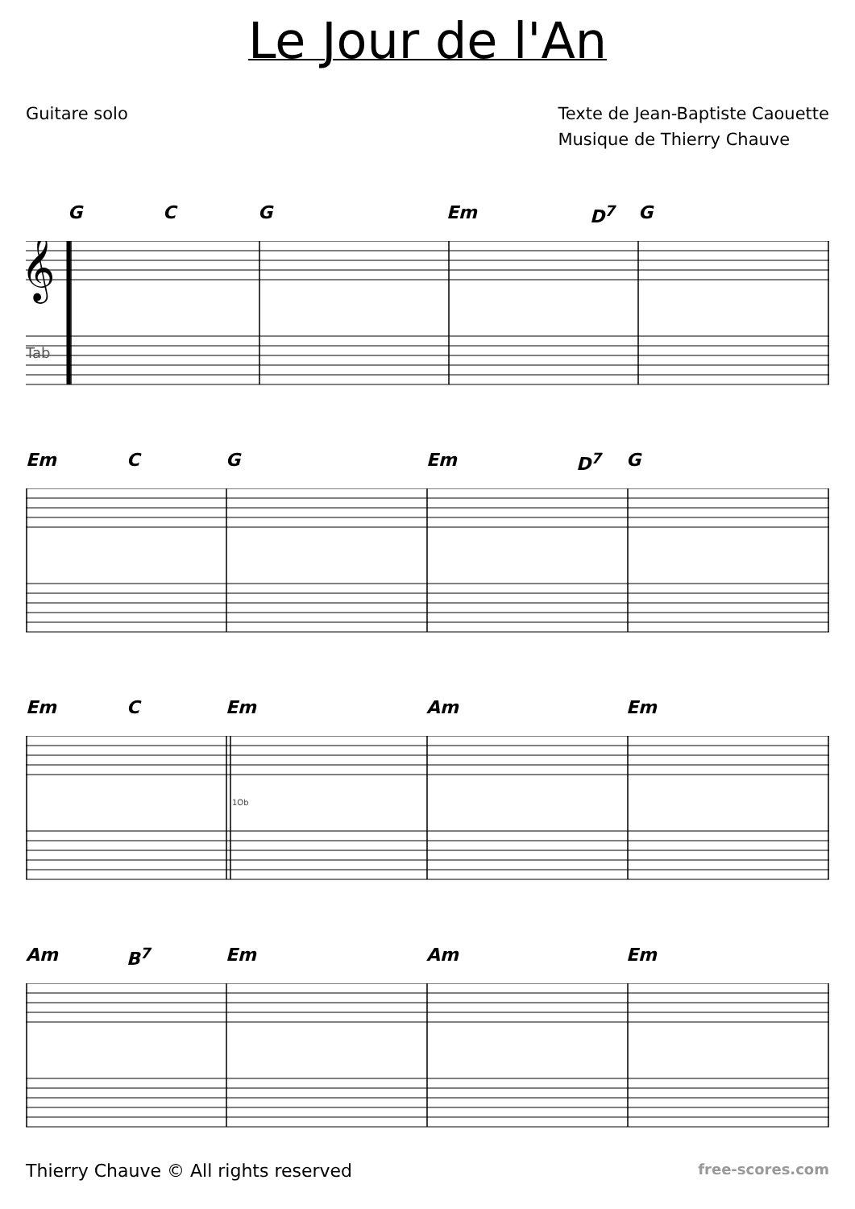Le Jour de l'An
Guitare solo Texte de Jean-Baptiste Caouette
Musique de Thierry Chauve
G C G Em D<sup>7</sup> G
Tab
𝄞
Em C G Em D<sup>7</sup> G
Em C Em Am Em
1Ob
Am B<sup>7</sup> Em Am Em
Thierry Chauve © All rights reserved
free-scores.com